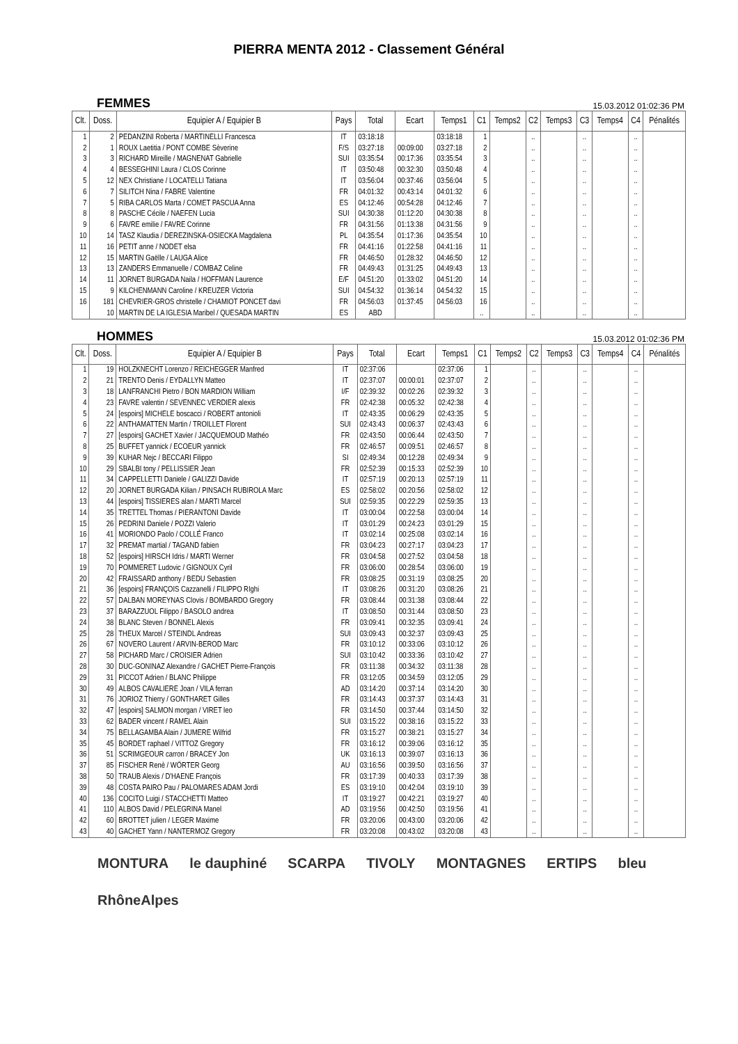PIERRA MENTA 2012 - Classement Général
FEMMES 15.03.2012 01:02:36 PM
| Clt. | Doss. | Equipier A / Equipier B | Pays | Total | Ecart | Temps1 | C1 | Temps2 | C2 | Temps3 | C3 | Temps4 | C4 | Pénalités |
| --- | --- | --- | --- | --- | --- | --- | --- | --- | --- | --- | --- | --- | --- | --- |
| 1 | 2 | PEDANZINI Roberta / MARTINELLI Francesca | IT | 03:18:18 | | 03:18:18 | 1 | | .. | | .. | | .. | |
| 2 | 1 | ROUX Laetitia / PONT COMBE Sèverine | F/S | 03:27:18 | 00:09:00 | 03:27:18 | 2 | | .. | | .. | | .. | |
| 3 | 3 | RICHARD Mireille / MAGNENAT Gabrielle | SUI | 03:35:54 | 00:17:36 | 03:35:54 | 3 | | .. | | .. | | .. | |
| 4 | 4 | BESSEGHINI Laura / CLOS Corinne | IT | 03:50:48 | 00:32:30 | 03:50:48 | 4 | | .. | | .. | | .. | |
| 5 | 12 | NEX Christiane / LOCATELLI Tatiana | IT | 03:56:04 | 00:37:46 | 03:56:04 | 5 | | .. | | .. | | .. | |
| 6 | 7 | SILITCH Nina / FABRE Valentine | FR | 04:01:32 | 00:43:14 | 04:01:32 | 6 | | .. | | .. | | .. | |
| 7 | 5 | RIBA CARLOS Marta / COMET PASCUA Anna | ES | 04:12:46 | 00:54:28 | 04:12:46 | 7 | | .. | | .. | | .. | |
| 8 | 8 | PASCHE Cécile / NAEFEN Lucia | SUI | 04:30:38 | 01:12:20 | 04:30:38 | 8 | | .. | | .. | | .. | |
| 9 | 6 | FAVRE emilie / FAVRE Corinne | FR | 04:31:56 | 01:13:38 | 04:31:56 | 9 | | .. | | .. | | .. | |
| 10 | 14 | TASZ Klaudia / DEREZINSKA-OSIECKA Magdalena | PL | 04:35:54 | 01:17:36 | 04:35:54 | 10 | | .. | | .. | | .. | |
| 11 | 16 | PETIT anne / NODET elsa | FR | 04:41:16 | 01:22:58 | 04:41:16 | 11 | | .. | | .. | | .. | |
| 12 | 15 | MARTIN Gaëlle / LAUGA Alice | FR | 04:46:50 | 01:28:32 | 04:46:50 | 12 | | .. | | .. | | .. | |
| 13 | 13 | ZANDERS Emmanuelle / COMBAZ Celine | FR | 04:49:43 | 01:31:25 | 04:49:43 | 13 | | .. | | .. | | .. | |
| 14 | 11 | JORNET BURGADA Naila / HOFFMAN Laurence | E/F | 04:51:20 | 01:33:02 | 04:51:20 | 14 | | .. | | .. | | .. | |
| 15 | 9 | KILCHENMANN Caroline / KREUZER Victoria | SUI | 04:54:32 | 01:36:14 | 04:54:32 | 15 | | .. | | .. | | .. | |
| 16 | 181 | CHEVRIER-GROS christelle / CHAMIOT PONCET davi | FR | 04:56:03 | 01:37:45 | 04:56:03 | 16 | | .. | | .. | | .. | |
| | 10 | MARTIN DE LA IGLESIA Maribel / QUESADA MARTIN | ES | ABD | | | .. | | .. | | .. | | .. | |
HOMMES 15.03.2012 01:02:36 PM
| Clt. | Doss. | Equipier A / Equipier B | Pays | Total | Ecart | Temps1 | C1 | Temps2 | C2 | Temps3 | C3 | Temps4 | C4 | Pénalités |
| --- | --- | --- | --- | --- | --- | --- | --- | --- | --- | --- | --- | --- | --- | --- |
| 1 | 19 | HOLZKNECHT Lorenzo / REICHEGGER Manfred | IT | 02:37:06 | | 02:37:06 | 1 | | .. | | .. | | .. | |
| 2 | 21 | TRENTO Denis / EYDALLYN Matteo | IT | 02:37:07 | 00:00:01 | 02:37:07 | 2 | | .. | | .. | | .. | |
| 3 | 18 | LANFRANCHI Pietro / BON MARDION William | I/F | 02:39:32 | 00:02:26 | 02:39:32 | 3 | | .. | | .. | | .. | |
| 4 | 23 | FAVRE valentin / SEVENNEC VERDIER alexis | FR | 02:42:38 | 00:05:32 | 02:42:38 | 4 | | .. | | .. | | .. | |
| 5 | 24 | [espoirs] MICHELE boscacci / ROBERT antonioli | IT | 02:43:35 | 00:06:29 | 02:43:35 | 5 | | .. | | .. | | .. | |
| 6 | 22 | ANTHAMATTEN Martin / TROILLET Florent | SUI | 02:43:43 | 00:06:37 | 02:43:43 | 6 | | .. | | .. | | .. | |
| 7 | 27 | [espoirs] GACHET Xavier / JACQUEMOUD Mathéo | FR | 02:43:50 | 00:06:44 | 02:43:50 | 7 | | .. | | .. | | .. | |
| 8 | 25 | BUFFET yannick / ECOEUR yannick | FR | 02:46:57 | 00:09:51 | 02:46:57 | 8 | | .. | | .. | | .. | |
| 9 | 39 | KUHAR Nejc / BECCARI Filippo | SI | 02:49:34 | 00:12:28 | 02:49:34 | 9 | | .. | | .. | | .. | |
| 10 | 29 | SBALBI tony / PELLISSIER Jean | FR | 02:52:39 | 00:15:33 | 02:52:39 | 10 | | .. | | .. | | .. | |
| 11 | 34 | CAPPELLETTI Daniele / GALIZZI Davide | IT | 02:57:19 | 00:20:13 | 02:57:19 | 11 | | .. | | .. | | .. | |
| 12 | 20 | JORNET BURGADA Kilian / PINSACH RUBIROLA Marc | ES | 02:58:02 | 00:20:56 | 02:58:02 | 12 | | .. | | .. | | .. | |
| 13 | 44 | [espoirs] TISSIERES alan / MARTI Marcel | SUI | 02:59:35 | 00:22:29 | 02:59:35 | 13 | | .. | | .. | | .. | |
| 14 | 35 | TRETTEL Thomas / PIERANTONI Davide | IT | 03:00:04 | 00:22:58 | 03:00:04 | 14 | | .. | | .. | | .. | |
| 15 | 26 | PEDRINI Daniele / POZZI Valerio | IT | 03:01:29 | 00:24:23 | 03:01:29 | 15 | | .. | | .. | | .. | |
| 16 | 41 | MORIONDO Paolo / COLLÉ Franco | IT | 03:02:14 | 00:25:08 | 03:02:14 | 16 | | .. | | .. | | .. | |
| 17 | 32 | PREMAT martial / TAGAND fabien | FR | 03:04:23 | 00:27:17 | 03:04:23 | 17 | | .. | | .. | | .. | |
| 18 | 52 | [espoirs] HIRSCH Idris / MARTI Werner | FR | 03:04:58 | 00:27:52 | 03:04:58 | 18 | | .. | | .. | | .. | |
| 19 | 70 | POMMERET Ludovic / GIGNOUX Cyril | FR | 03:06:00 | 00:28:54 | 03:06:00 | 19 | | .. | | .. | | .. | |
| 20 | 42 | FRAISSARD anthony / BEDU Sebastien | FR | 03:08:25 | 00:31:19 | 03:08:25 | 20 | | .. | | .. | | .. | |
| 21 | 36 | [espoirs] FRANÇOIS Cazzanelli / FILIPPO RIghi | IT | 03:08:26 | 00:31:20 | 03:08:26 | 21 | | .. | | .. | | .. | |
| 22 | 57 | DALBAN MOREYNAS Clovis / BOMBARDO Gregory | FR | 03:08:44 | 00:31:38 | 03:08:44 | 22 | | .. | | .. | | .. | |
| 23 | 37 | BARAZZUOL Filippo / BASOLO andrea | IT | 03:08:50 | 00:31:44 | 03:08:50 | 23 | | .. | | .. | | .. | |
| 24 | 38 | BLANC Steven / BONNEL Alexis | FR | 03:09:41 | 00:32:35 | 03:09:41 | 24 | | .. | | .. | | .. | |
| 25 | 28 | THEUX Marcel / STEINDL Andreas | SUI | 03:09:43 | 00:32:37 | 03:09:43 | 25 | | .. | | .. | | .. | |
| 26 | 67 | NOVERO Laurent / ARVIN-BEROD Marc | FR | 03:10:12 | 00:33:06 | 03:10:12 | 26 | | .. | | .. | | .. | |
| 27 | 58 | PICHARD Marc / CROISIER Adrien | SUI | 03:10:42 | 00:33:36 | 03:10:42 | 27 | | .. | | .. | | .. | |
| 28 | 30 | DUC-GONINAZ Alexandre / GACHET Pierre-François | FR | 03:11:38 | 00:34:32 | 03:11:38 | 28 | | .. | | .. | | .. | |
| 29 | 31 | PICCOT Adrien / BLANC Philippe | FR | 03:12:05 | 00:34:59 | 03:12:05 | 29 | | .. | | .. | | .. | |
| 30 | 49 | ALBOS CAVALIERE Joan / VILA ferran | AD | 03:14:20 | 00:37:14 | 03:14:20 | 30 | | .. | | .. | | .. | |
| 31 | 76 | JORIOZ Thierry / GONTHARET Gilles | FR | 03:14:43 | 00:37:37 | 03:14:43 | 31 | | .. | | .. | | .. | |
| 32 | 47 | [espoirs] SALMON morgan / VIRET leo | FR | 03:14:50 | 00:37:44 | 03:14:50 | 32 | | .. | | .. | | .. | |
| 33 | 62 | BADER vincent / RAMEL Alain | SUI | 03:15:22 | 00:38:16 | 03:15:22 | 33 | | .. | | .. | | .. | |
| 34 | 75 | BELLAGAMBA Alain / JUMERE Wilfrid | FR | 03:15:27 | 00:38:21 | 03:15:27 | 34 | | .. | | .. | | .. | |
| 35 | 45 | BORDET raphael / VITTOZ Gregory | FR | 03:16:12 | 00:39:06 | 03:16:12 | 35 | | .. | | .. | | .. | |
| 36 | 51 | SCRIMGEOUR carron / BRACEY Jon | UK | 03:16:13 | 00:39:07 | 03:16:13 | 36 | | .. | | .. | | .. | |
| 37 | 85 | FISCHER Renè / WÖRTER Georg | AU | 03:16:56 | 00:39:50 | 03:16:56 | 37 | | .. | | .. | | .. | |
| 38 | 50 | TRAUB Alexis / D'HAENE François | FR | 03:17:39 | 00:40:33 | 03:17:39 | 38 | | .. | | .. | | .. | |
| 39 | 48 | COSTA PAIRO Pau / PALOMARES ADAM Jordi | ES | 03:19:10 | 00:42:04 | 03:19:10 | 39 | | .. | | .. | | .. | |
| 40 | 136 | COCITO Luigi / STACCHETTI Matteo | IT | 03:19:27 | 00:42:21 | 03:19:27 | 40 | | .. | | .. | | .. | |
| 41 | 110 | ALBOS David / PELEGRINA Manel | AD | 03:19:56 | 00:42:50 | 03:19:56 | 41 | | .. | | .. | | .. | |
| 42 | 60 | BROTTET julien / LEGER Maxime | FR | 03:20:06 | 00:43:00 | 03:20:06 | 42 | | .. | | .. | | .. | |
| 43 | 40 | GACHET Yann / NANTERMOZ Gregory | FR | 03:20:08 | 00:43:02 | 03:20:08 | 43 | | .. | | .. | | .. | |
MONTURA le dauphiné SCARPA TIVOLY MONTAGNES ERTIPS bleu RhôneAlpes